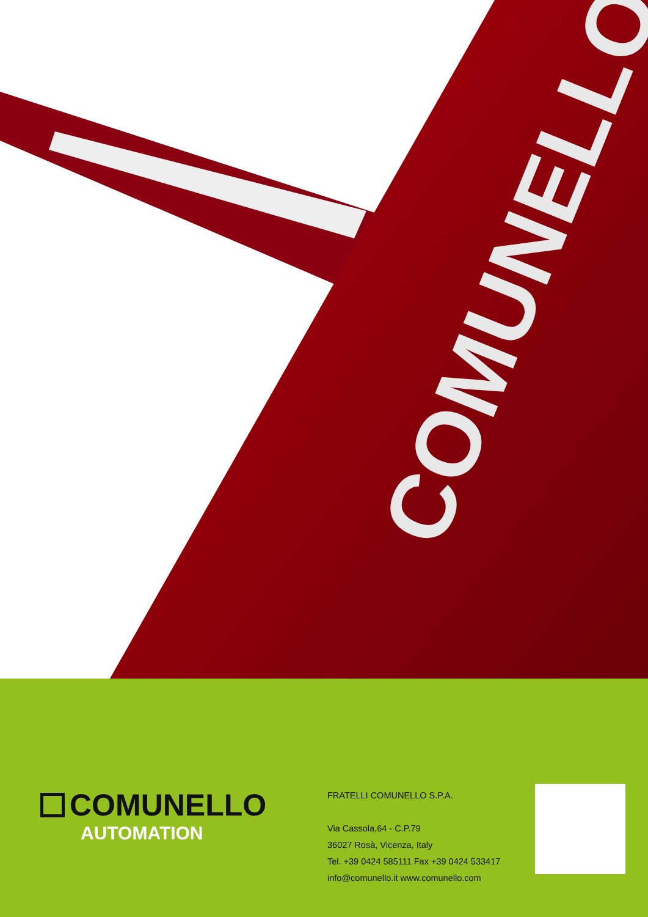COMUNELLO
COMUNELLO
AUTOMATION
FRATELLI COMUNELLO S.P.A.
Via Cassola,64 - C.P.79
36027 Rosà, Vicenza, Italy
Tel. +39 0424 585111 Fax +39 0424 533417
info@comunello.it www.comunello.com